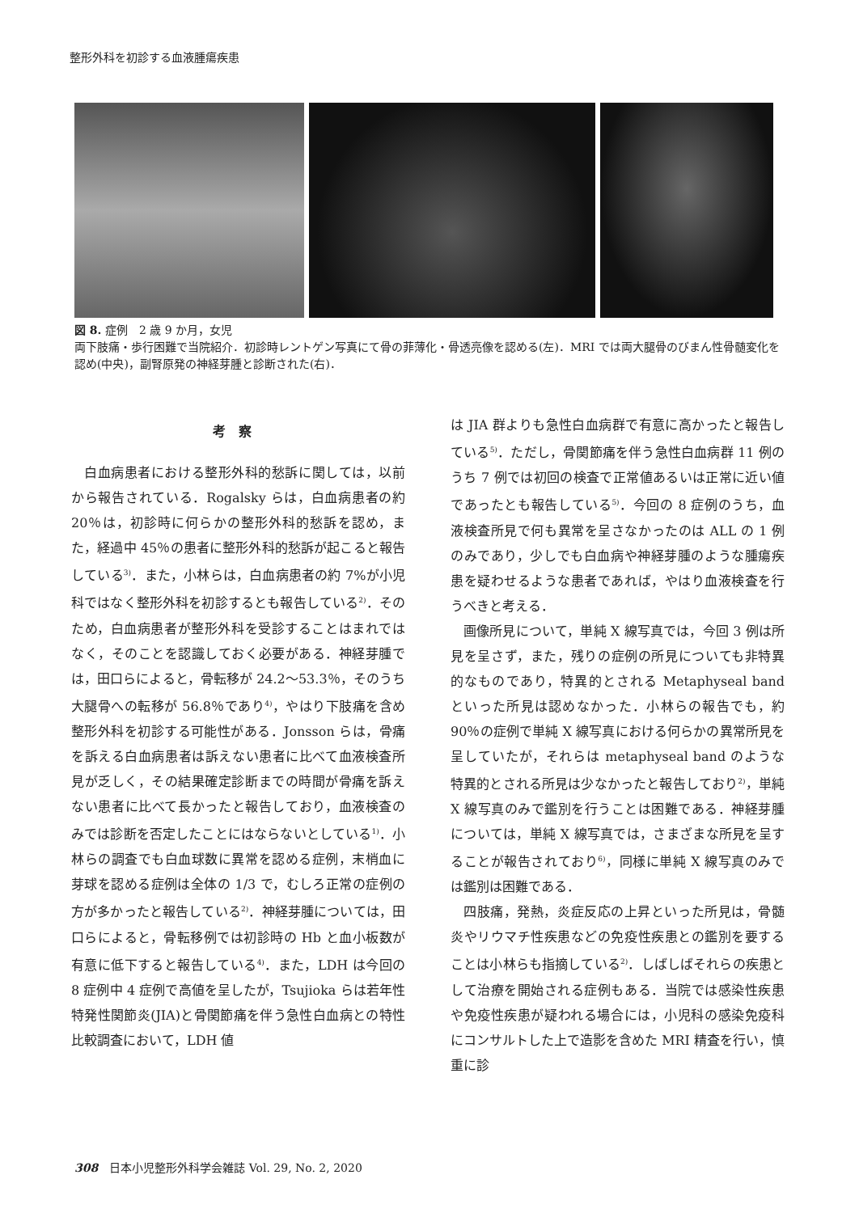整形外科を初診する血液腫瘍疾患
図 8. 症例　2 歳 9 か月，女児
両下肢痛・歩行困難で当院紹介．初診時レントゲン写真にて骨の菲薄化・骨透亮像を認める(左)．MRI では両大腿骨のびまん性骨髄変化を認め(中央)，副腎原発の神経芽腫と診断された(右)．
考察
白血病患者における整形外科的愁訴に関しては，以前から報告されている．Rogalsky らは，白血病患者の約 20％は，初診時に何らかの整形外科的愁訴を認め，また，経過中 45％の患者に整形外科的愁訴が起こると報告している<sup>3)</sup>．また，小林らは，白血病患者の約 7%が小児科ではなく整形外科を初診するとも報告している<sup>2)</sup>．そのため，白血病患者が整形外科を受診することはまれではなく，そのことを認識しておく必要がある．神経芽腫では，田口らによると，骨転移が 24.2～53.3％，そのうち大腿骨への転移が 56.8％であり<sup>4)</sup>，やはり下肢痛を含め整形外科を初診する可能性がある．Jonsson らは，骨痛を訴える白血病患者は訴えない患者に比べて血液検査所見が乏しく，その結果確定診断までの時間が骨痛を訴えない患者に比べて長かったと報告しており，血液検査のみでは診断を否定したことにはならないとしている<sup>1)</sup>．小林らの調査でも白血球数に異常を認める症例，末梢血に芽球を認める症例は全体の 1/3 で，むしろ正常の症例の方が多かったと報告している<sup>2)</sup>．神経芽腫については，田口らによると，骨転移例では初診時の Hb と血小板数が有意に低下すると報告している<sup>4)</sup>．また，LDH は今回の 8 症例中 4 症例で高値を呈したが，Tsujioka らは若年性特発性関節炎(JIA)と骨関節痛を伴う急性白血病との特性比較調査において，LDH 値
は JIA 群よりも急性白血病群で有意に高かったと報告している<sup>5)</sup>．ただし，骨関節痛を伴う急性白血病群 11 例のうち 7 例では初回の検査で正常値あるいは正常に近い値であったとも報告している<sup>5)</sup>．今回の 8 症例のうち，血液検査所見で何も異常を呈さなかったのは ALL の 1 例のみであり，少しでも白血病や神経芽腫のような腫瘍疾患を疑わせるような患者であれば，やはり血液検査を行うべきと考える．
画像所見について，単純 X 線写真では，今回 3 例は所見を呈さず，また，残りの症例の所見についても非特異的なものであり，特異的とされる Metaphyseal band といった所見は認めなかった．小林らの報告でも，約 90％の症例で単純 X 線写真における何らかの異常所見を呈していたが，それらは metaphyseal band のような特異的とされる所見は少なかったと報告しており<sup>2)</sup>，単純 X 線写真のみで鑑別を行うことは困難である．神経芽腫については，単純 X 線写真では，さまざまな所見を呈することが報告されており<sup>6)</sup>，同様に単純 X 線写真のみでは鑑別は困難である．
四肢痛，発熱，炎症反応の上昇といった所見は，骨髄炎やリウマチ性疾患などの免疫性疾患との鑑別を要することは小林らも指摘している<sup>2)</sup>．しばしばそれらの疾患として治療を開始される症例もある．当院では感染性疾患や免疫性疾患が疑われる場合には，小児科の感染免疫科にコンサルトした上で造影を含めた MRI 精査を行い，慎重に診
308　日本小児整形外科学会雑誌 Vol. 29, No. 2, 2020